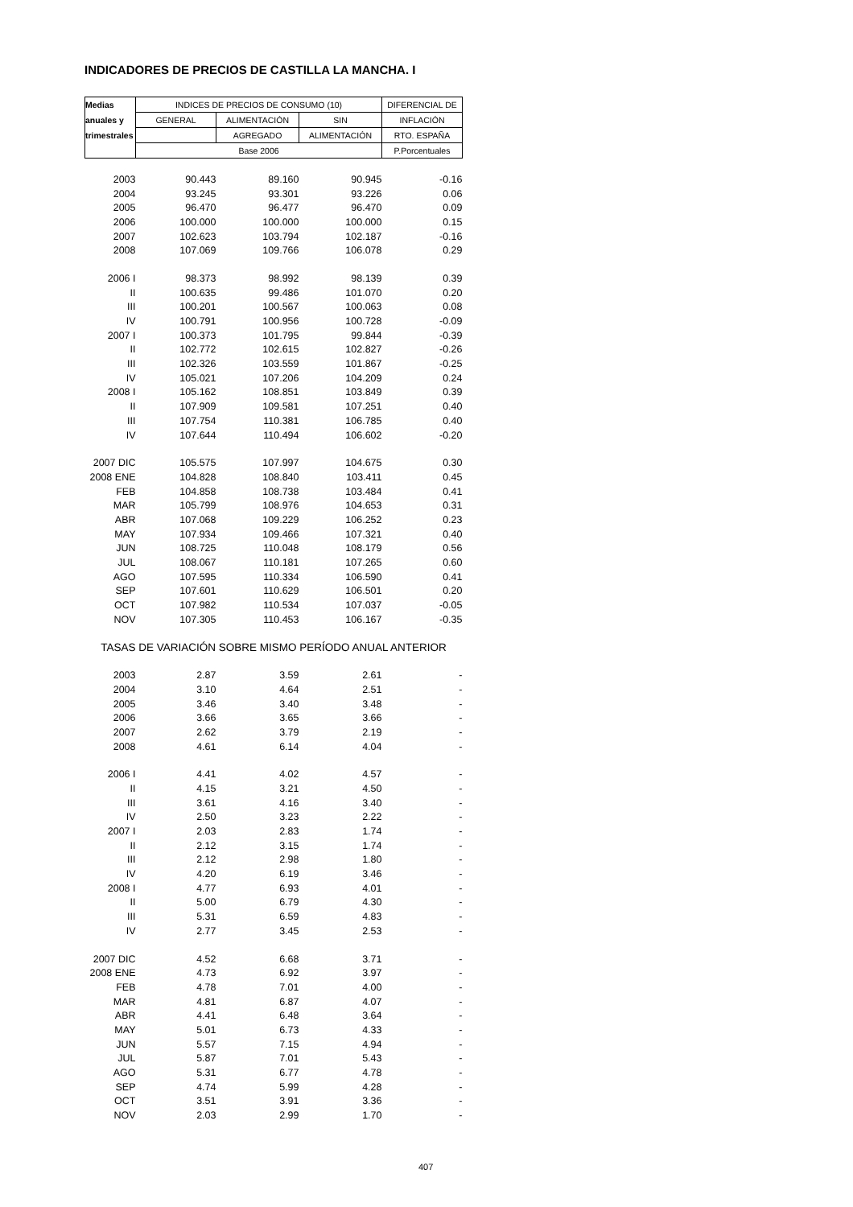INDICADORES DE PRECIOS DE CASTILLA LA MANCHA. I
| Medias | INDICES DE PRECIOS DE CONSUMO (10) | | | DIFERENCIAL DE |
| --- | --- | --- | --- | --- |
| anuales y | GENERAL | ALIMENTACIÓN | SIN | INFLACIÓN |
| trimestrales | | AGREGADO | ALIMENTACIÓN | RTO. ESPAÑA |
| | Base 2006 | | | P.Porcentuales |
| 2003 | 90.443 | 89.160 | 90.945 | -0.16 |
| 2004 | 93.245 | 93.301 | 93.226 | 0.06 |
| 2005 | 96.470 | 96.477 | 96.470 | 0.09 |
| 2006 | 100.000 | 100.000 | 100.000 | 0.15 |
| 2007 | 102.623 | 103.794 | 102.187 | -0.16 |
| 2008 | 107.069 | 109.766 | 106.078 | 0.29 |
| 2006 I | 98.373 | 98.992 | 98.139 | 0.39 |
| II | 100.635 | 99.486 | 101.070 | 0.20 |
| III | 100.201 | 100.567 | 100.063 | 0.08 |
| IV | 100.791 | 100.956 | 100.728 | -0.09 |
| 2007 I | 100.373 | 101.795 | 99.844 | -0.39 |
| II | 102.772 | 102.615 | 102.827 | -0.26 |
| III | 102.326 | 103.559 | 101.867 | -0.25 |
| IV | 105.021 | 107.206 | 104.209 | 0.24 |
| 2008 I | 105.162 | 108.851 | 103.849 | 0.39 |
| II | 107.909 | 109.581 | 107.251 | 0.40 |
| III | 107.754 | 110.381 | 106.785 | 0.40 |
| IV | 107.644 | 110.494 | 106.602 | -0.20 |
| 2007 DIC | 105.575 | 107.997 | 104.675 | 0.30 |
| 2008 ENE | 104.828 | 108.840 | 103.411 | 0.45 |
| FEB | 104.858 | 108.738 | 103.484 | 0.41 |
| MAR | 105.799 | 108.976 | 104.653 | 0.31 |
| ABR | 107.068 | 109.229 | 106.252 | 0.23 |
| MAY | 107.934 | 109.466 | 107.321 | 0.40 |
| JUN | 108.725 | 110.048 | 108.179 | 0.56 |
| JUL | 108.067 | 110.181 | 107.265 | 0.60 |
| AGO | 107.595 | 110.334 | 106.590 | 0.41 |
| SEP | 107.601 | 110.629 | 106.501 | 0.20 |
| OCT | 107.982 | 110.534 | 107.037 | -0.05 |
| NOV | 107.305 | 110.453 | 106.167 | -0.35 |
| TASAS DE VARIACIÓN SOBRE MISMO PERÍODO ANUAL ANTERIOR | | | | |
| 2003 | 2.87 | 3.59 | 2.61 | - |
| 2004 | 3.10 | 4.64 | 2.51 | - |
| 2005 | 3.46 | 3.40 | 3.48 | - |
| 2006 | 3.66 | 3.65 | 3.66 | - |
| 2007 | 2.62 | 3.79 | 2.19 | - |
| 2008 | 4.61 | 6.14 | 4.04 | - |
| 2006 I | 4.41 | 4.02 | 4.57 | - |
| II | 4.15 | 3.21 | 4.50 | - |
| III | 3.61 | 4.16 | 3.40 | - |
| IV | 2.50 | 3.23 | 2.22 | - |
| 2007 I | 2.03 | 2.83 | 1.74 | - |
| II | 2.12 | 3.15 | 1.74 | - |
| III | 2.12 | 2.98 | 1.80 | - |
| IV | 4.20 | 6.19 | 3.46 | - |
| 2008 I | 4.77 | 6.93 | 4.01 | - |
| II | 5.00 | 6.79 | 4.30 | - |
| III | 5.31 | 6.59 | 4.83 | - |
| IV | 2.77 | 3.45 | 2.53 | - |
| 2007 DIC | 4.52 | 6.68 | 3.71 | - |
| 2008 ENE | 4.73 | 6.92 | 3.97 | - |
| FEB | 4.78 | 7.01 | 4.00 | - |
| MAR | 4.81 | 6.87 | 4.07 | - |
| ABR | 4.41 | 6.48 | 3.64 | - |
| MAY | 5.01 | 6.73 | 4.33 | - |
| JUN | 5.57 | 7.15 | 4.94 | - |
| JUL | 5.87 | 7.01 | 5.43 | - |
| AGO | 5.31 | 6.77 | 4.78 | - |
| SEP | 4.74 | 5.99 | 4.28 | - |
| OCT | 3.51 | 3.91 | 3.36 | - |
| NOV | 2.03 | 2.99 | 1.70 | - |
407